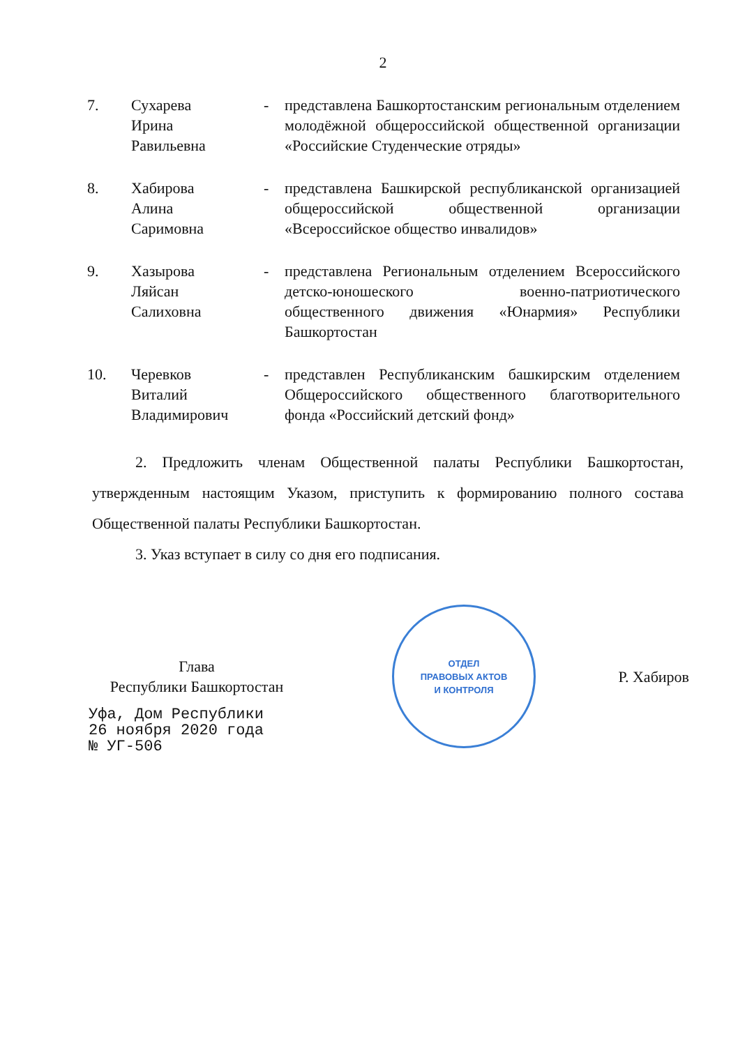2
7. Сухарева
Ирина
Равильевна
- представлена Башкортостанским региональным отделением молодёжной общероссийской общественной организации «Российские Студенческие отряды»
8. Хабирова
Алина
Саримовна
- представлена Башкирской республиканской организацией общероссийской общественной организации «Всероссийское общество инвалидов»
9. Хазырова
Ляйсан
Салиховна
- представлена Региональным отделением Всероссийского детско-юношеского военно-патриотического общественного движения «Юнармия» Республики Башкортостан
10. Черевков
Виталий
Владимирович
- представлен Республиканским башкирским отделением Общероссийского общественного благотворительного фонда «Российский детский фонд»
2. Предложить членам Общественной палаты Республики Башкортостан, утвержденным настоящим Указом, приступить к формированию полного состава Общественной палаты Республики Башкортостан.
3. Указ вступает в силу со дня его подписания.
Глава
Республики Башкортостан
ОТДЕЛ
ПРАВОВЫХ АКТОВ
И КОНТРОЛЯ
Р. Хабиров
Уфа, Дом Республики
26 ноября 2020 года
№ УГ-506